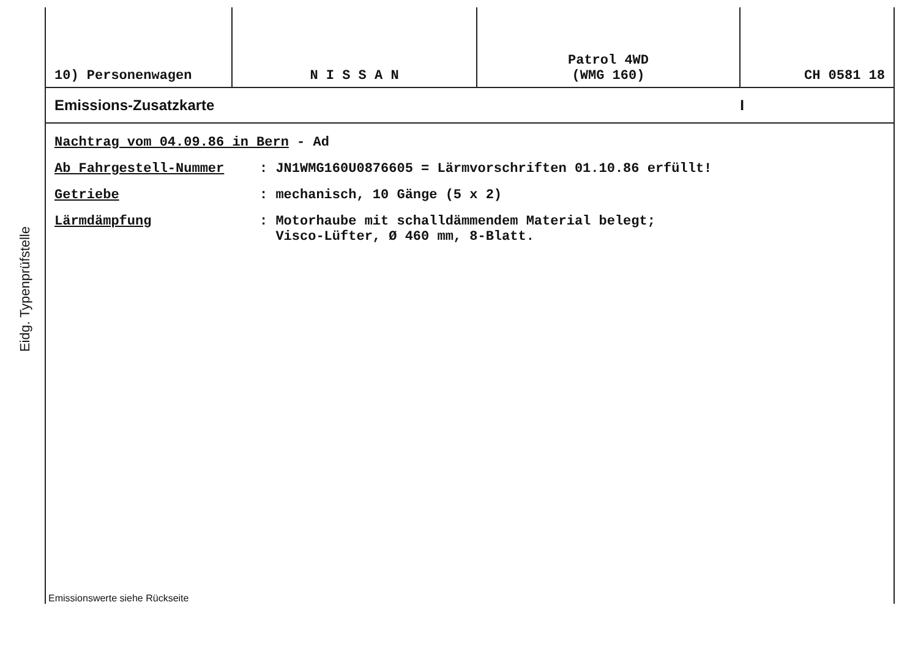Eidg. Typenprüfstelle
| 10) Personenwagen | N I S S A N | Patrol 4WD (WMG 160) | CH 0581 18 |
Emissions-Zusatzkarte I
Nachtrag vom 04.09.86 in Bern - Ad
Ab Fahrgestell-Nummer: JN1WMG160U0876605 = Lärmvorschriften 01.10.86 erfüllt!
Getriebe: mechanisch, 10 Gänge (5 x 2)
Lärmdämpfung: Motorhaube mit schalldämmendem Material belegt;
Visco-Lüfter, Ø 460 mm, 8-Blatt.
Emissionswerte siehe Rückseite